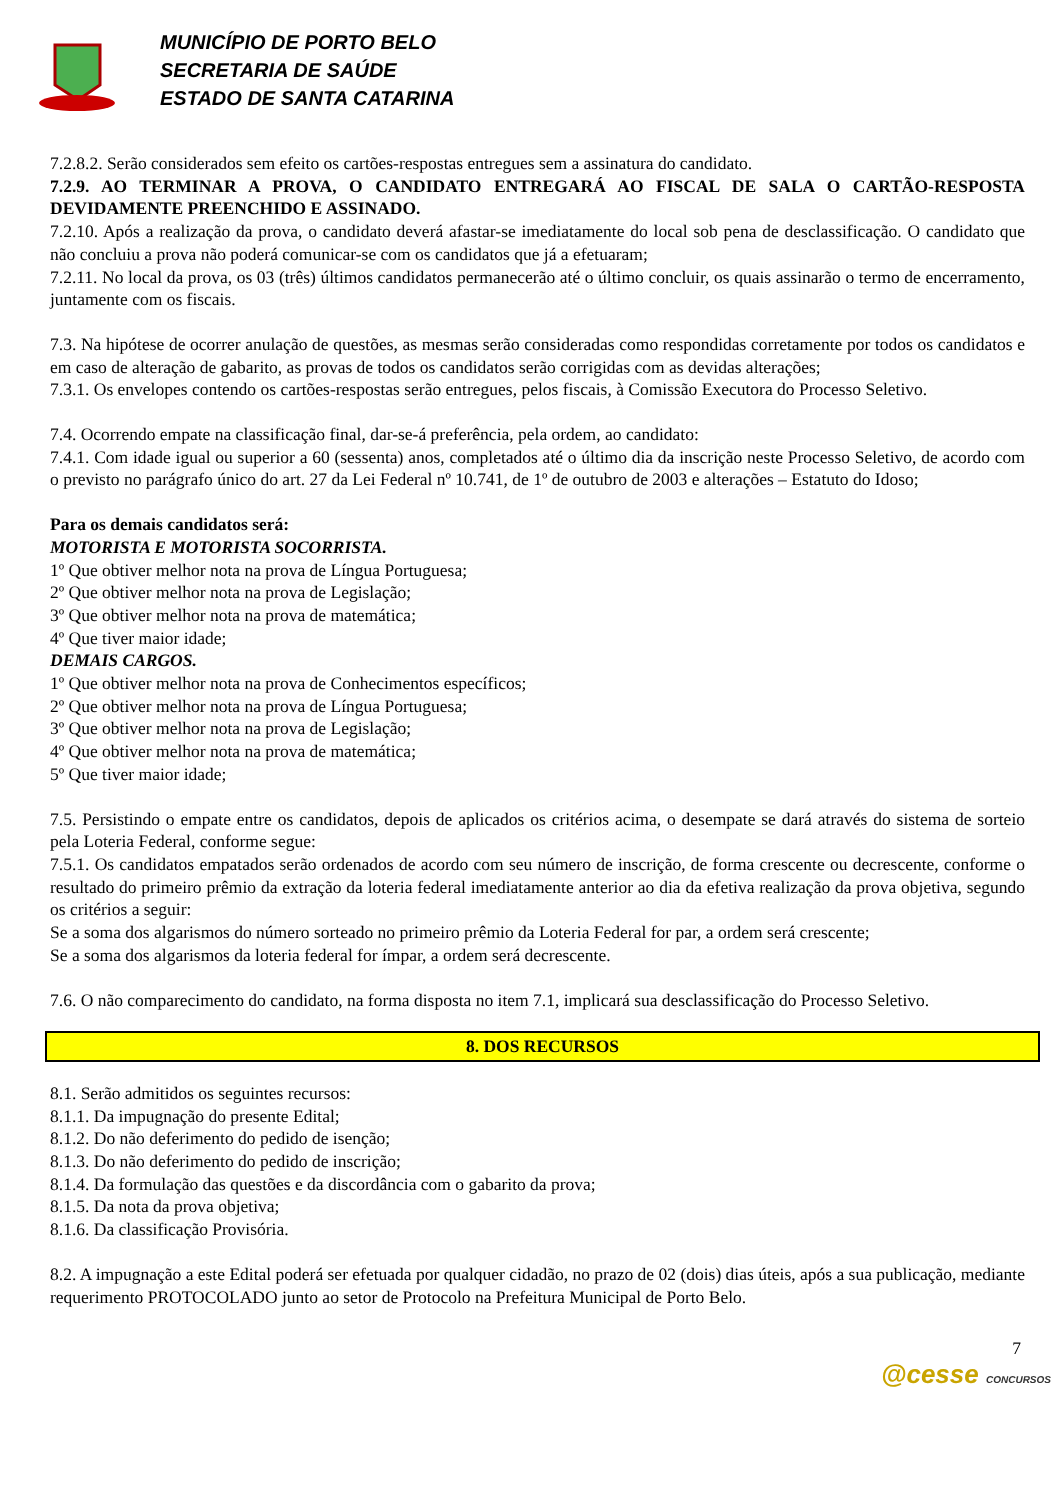MUNICÍPIO DE PORTO BELO
SECRETARIA DE SAÚDE
ESTADO DE SANTA CATARINA
7.2.8.2. Serão considerados sem efeito os cartões-respostas entregues sem a assinatura do candidato.
7.2.9. AO TERMINAR A PROVA, O CANDIDATO ENTREGARÁ AO FISCAL DE SALA O CARTÃO-RESPOSTA DEVIDAMENTE PREENCHIDO E ASSINADO.
7.2.10. Após a realização da prova, o candidato deverá afastar-se imediatamente do local sob pena de desclassificação. O candidato que não concluiu a prova não poderá comunicar-se com os candidatos que já a efetuaram;
7.2.11. No local da prova, os 03 (três) últimos candidatos permanecerão até o último concluir, os quais assinarão o termo de encerramento, juntamente com os fiscais.
7.3. Na hipótese de ocorrer anulação de questões, as mesmas serão consideradas como respondidas corretamente por todos os candidatos e em caso de alteração de gabarito, as provas de todos os candidatos serão corrigidas com as devidas alterações;
7.3.1. Os envelopes contendo os cartões-respostas serão entregues, pelos fiscais, à Comissão Executora do Processo Seletivo.
7.4. Ocorrendo empate na classificação final, dar-se-á preferência, pela ordem, ao candidato:
7.4.1. Com idade igual ou superior a 60 (sessenta) anos, completados até o último dia da inscrição neste Processo Seletivo, de acordo com o previsto no parágrafo único do art. 27 da Lei Federal nº 10.741, de 1º de outubro de 2003 e alterações – Estatuto do Idoso;
Para os demais candidatos será:
MOTORISTA E MOTORISTA SOCORRISTA.
1º Que obtiver melhor nota na prova de Língua Portuguesa;
2º Que obtiver melhor nota na prova de Legislação;
3º Que obtiver melhor nota na prova de matemática;
4º Que tiver maior idade;
DEMAIS CARGOS.
1º Que obtiver melhor nota na prova de Conhecimentos específicos;
2º Que obtiver melhor nota na prova de Língua Portuguesa;
3º Que obtiver melhor nota na prova de Legislação;
4º Que obtiver melhor nota na prova de matemática;
5º Que tiver maior idade;
7.5. Persistindo o empate entre os candidatos, depois de aplicados os critérios acima, o desempate se dará através do sistema de sorteio pela Loteria Federal, conforme segue:
7.5.1. Os candidatos empatados serão ordenados de acordo com seu número de inscrição, de forma crescente ou decrescente, conforme o resultado do primeiro prêmio da extração da loteria federal imediatamente anterior ao dia da efetiva realização da prova objetiva, segundo os critérios a seguir:
Se a soma dos algarismos do número sorteado no primeiro prêmio da Loteria Federal for par, a ordem será crescente;
Se a soma dos algarismos da loteria federal for ímpar, a ordem será decrescente.
7.6. O não comparecimento do candidato, na forma disposta no item 7.1, implicará sua desclassificação do Processo Seletivo.
8. DOS RECURSOS
8.1. Serão admitidos os seguintes recursos:
8.1.1. Da impugnação do presente Edital;
8.1.2. Do não deferimento do pedido de isenção;
8.1.3. Do não deferimento do pedido de inscrição;
8.1.4. Da formulação das questões e da discordância com o gabarito da prova;
8.1.5. Da nota da prova objetiva;
8.1.6. Da classificação Provisória.
8.2. A impugnação a este Edital poderá ser efetuada por qualquer cidadão, no prazo de 02 (dois) dias úteis, após a sua publicação, mediante requerimento PROTOCOLADO junto ao setor de Protocolo na Prefeitura Municipal de Porto Belo.
7
@cesse CONCURSOS